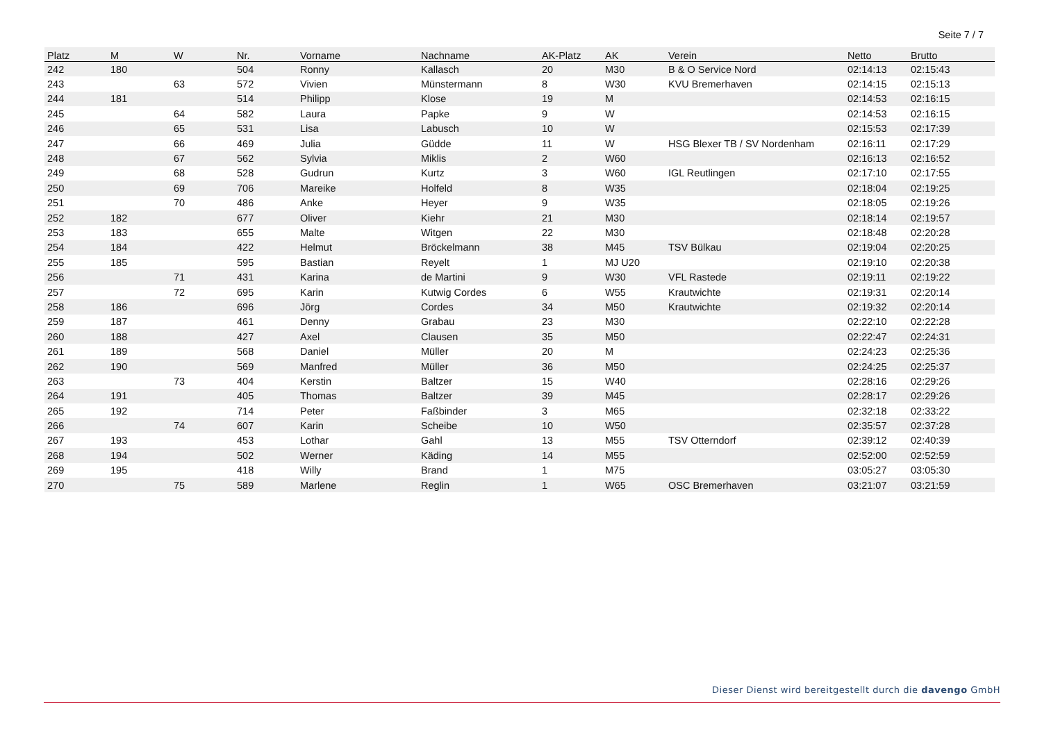Seite 7 / 7
| Platz | M | W | Nr. | Vorname | Nachname | AK-Platz | AK | Verein | Netto | Brutto |
| --- | --- | --- | --- | --- | --- | --- | --- | --- | --- | --- |
| 242 | 180 | | 504 | Ronny | Kallasch | 20 | M30 | B & O Service Nord | 02:14:13 | 02:15:43 |
| 243 | | 63 | 572 | Vivien | Münstermann | 8 | W30 | KVU Bremerhaven | 02:14:15 | 02:15:13 |
| 244 | 181 | | 514 | Philipp | Klose | 19 | M | | 02:14:53 | 02:16:15 |
| 245 | | 64 | 582 | Laura | Papke | 9 | W | | 02:14:53 | 02:16:15 |
| 246 | | 65 | 531 | Lisa | Labusch | 10 | W | | 02:15:53 | 02:17:39 |
| 247 | | 66 | 469 | Julia | Güdde | 11 | W | HSG Blexer TB / SV Nordenham | 02:16:11 | 02:17:29 |
| 248 | | 67 | 562 | Sylvia | Miklis | 2 | W60 | | 02:16:13 | 02:16:52 |
| 249 | | 68 | 528 | Gudrun | Kurtz | 3 | W60 | IGL Reutlingen | 02:17:10 | 02:17:55 |
| 250 | | 69 | 706 | Mareike | Holfeld | 8 | W35 | | 02:18:04 | 02:19:25 |
| 251 | | 70 | 486 | Anke | Heyer | 9 | W35 | | 02:18:05 | 02:19:26 |
| 252 | 182 | | 677 | Oliver | Kiehr | 21 | M30 | | 02:18:14 | 02:19:57 |
| 253 | 183 | | 655 | Malte | Witgen | 22 | M30 | | 02:18:48 | 02:20:28 |
| 254 | 184 | | 422 | Helmut | Bröckelmann | 38 | M45 | TSV Bülkau | 02:19:04 | 02:20:25 |
| 255 | 185 | | 595 | Bastian | Reyelt | 1 | MJ U20 | | 02:19:10 | 02:20:38 |
| 256 | | 71 | 431 | Karina | de Martini | 9 | W30 | VFL Rastede | 02:19:11 | 02:19:22 |
| 257 | | 72 | 695 | Karin | Kutwig Cordes | 6 | W55 | Krautwichte | 02:19:31 | 02:20:14 |
| 258 | 186 | | 696 | Jörg | Cordes | 34 | M50 | Krautwichte | 02:19:32 | 02:20:14 |
| 259 | 187 | | 461 | Denny | Grabau | 23 | M30 | | 02:22:10 | 02:22:28 |
| 260 | 188 | | 427 | Axel | Clausen | 35 | M50 | | 02:22:47 | 02:24:31 |
| 261 | 189 | | 568 | Daniel | Müller | 20 | M | | 02:24:23 | 02:25:36 |
| 262 | 190 | | 569 | Manfred | Müller | 36 | M50 | | 02:24:25 | 02:25:37 |
| 263 | | 73 | 404 | Kerstin | Baltzer | 15 | W40 | | 02:28:16 | 02:29:26 |
| 264 | 191 | | 405 | Thomas | Baltzer | 39 | M45 | | 02:28:17 | 02:29:26 |
| 265 | 192 | | 714 | Peter | Faßbinder | 3 | M65 | | 02:32:18 | 02:33:22 |
| 266 | | 74 | 607 | Karin | Scheibe | 10 | W50 | | 02:35:57 | 02:37:28 |
| 267 | 193 | | 453 | Lothar | Gahl | 13 | M55 | TSV Otterndorf | 02:39:12 | 02:40:39 |
| 268 | 194 | | 502 | Werner | Käding | 14 | M55 | | 02:52:00 | 02:52:59 |
| 269 | 195 | | 418 | Willy | Brand | 1 | M75 | | 03:05:27 | 03:05:30 |
| 270 | | 75 | 589 | Marlene | Reglin | 1 | W65 | OSC Bremerhaven | 03:21:07 | 03:21:59 |
Dieser Dienst wird bereitgestellt durch die davengo GmbH